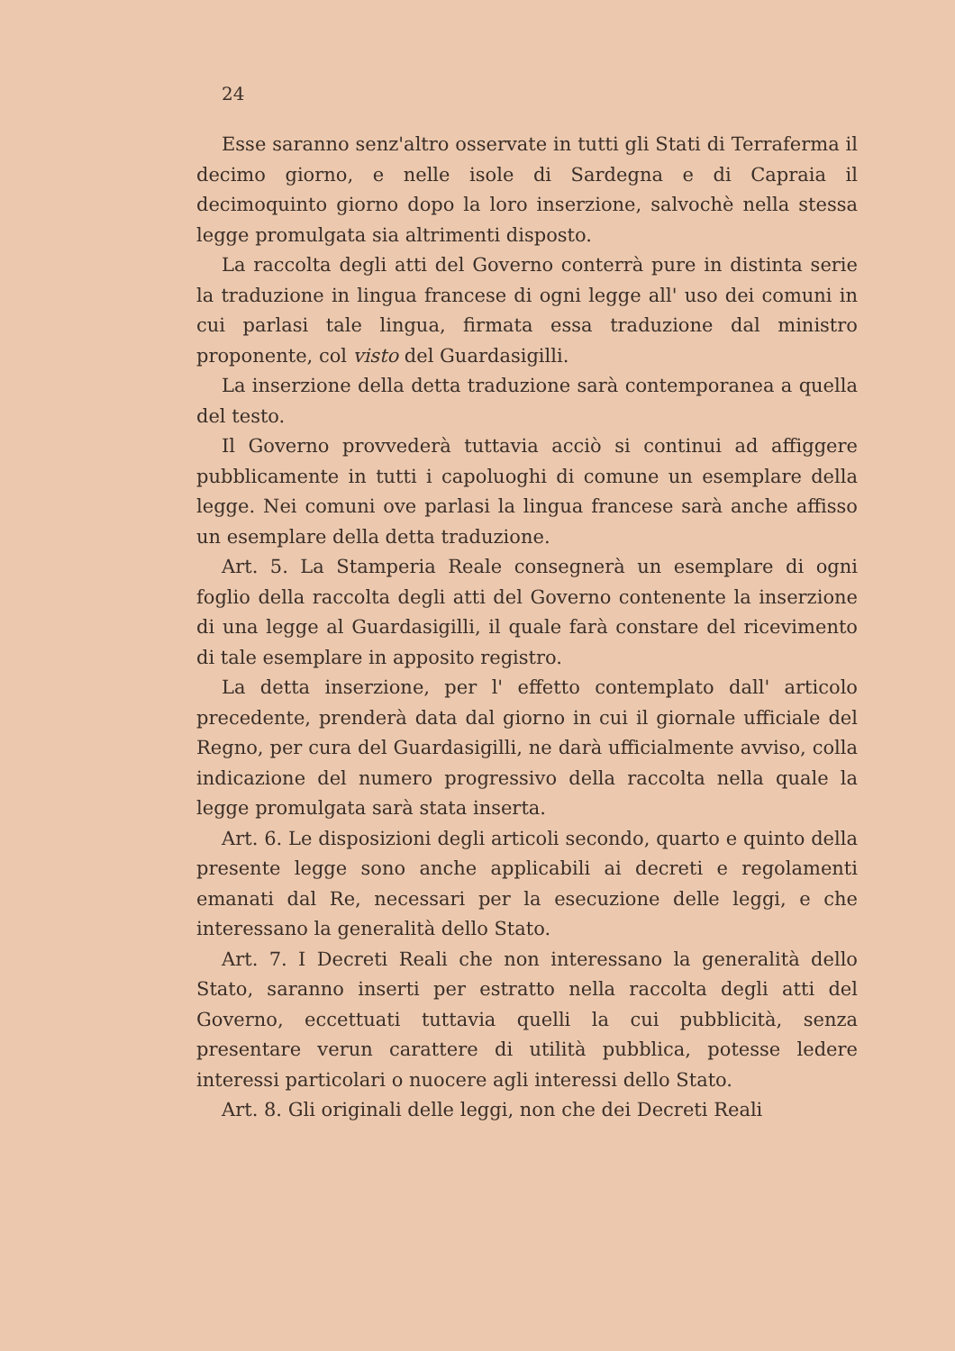24
Esse saranno senz'altro osservate in tutti gli Stati di Terraferma il decimo giorno, e nelle isole di Sardegna e di Capraia il decimoquinto giorno dopo la loro inserzione, salvochè nella stessa legge promulgata sia altrimenti disposto.
La raccolta degli atti del Governo conterrà pure in distinta serie la traduzione in lingua francese di ogni legge all' uso dei comuni in cui parlasi tale lingua, firmata essa traduzione dal ministro proponente, col visto del Guardasigilli.
La inserzione della detta traduzione sarà contemporanea a quella del testo.
Il Governo provvederà tuttavia acciò si continui ad affiggere pubblicamente in tutti i capoluoghi di comune un esemplare della legge. Nei comuni ove parlasi la lingua francese sarà anche affisso un esemplare della detta traduzione.
Art. 5. La Stamperia Reale consegnerà un esemplare di ogni foglio della raccolta degli atti del Governo contenente la inserzione di una legge al Guardasigilli, il quale farà constare del ricevimento di tale esemplare in apposito registro.
La detta inserzione, per l' effetto contemplato dall' articolo precedente, prenderà data dal giorno in cui il giornale ufficiale del Regno, per cura del Guardasigilli, ne darà ufficialmente avviso, colla indicazione del numero progressivo della raccolta nella quale la legge promulgata sarà stata inserta.
Art. 6. Le disposizioni degli articoli secondo, quarto e quinto della presente legge sono anche applicabili ai decreti e regolamenti emanati dal Re, necessari per la esecuzione delle leggi, e che interessano la generalità dello Stato.
Art. 7. I Decreti Reali che non interessano la generalità dello Stato, saranno inserti per estratto nella raccolta degli atti del Governo, eccettuati tuttavia quelli la cui pubblicità, senza presentare verun carattere di utilità pubblica, potesse ledere interessi particolari o nuocere agli interessi dello Stato.
Art. 8. Gli originali delle leggi, non che dei Decreti Reali